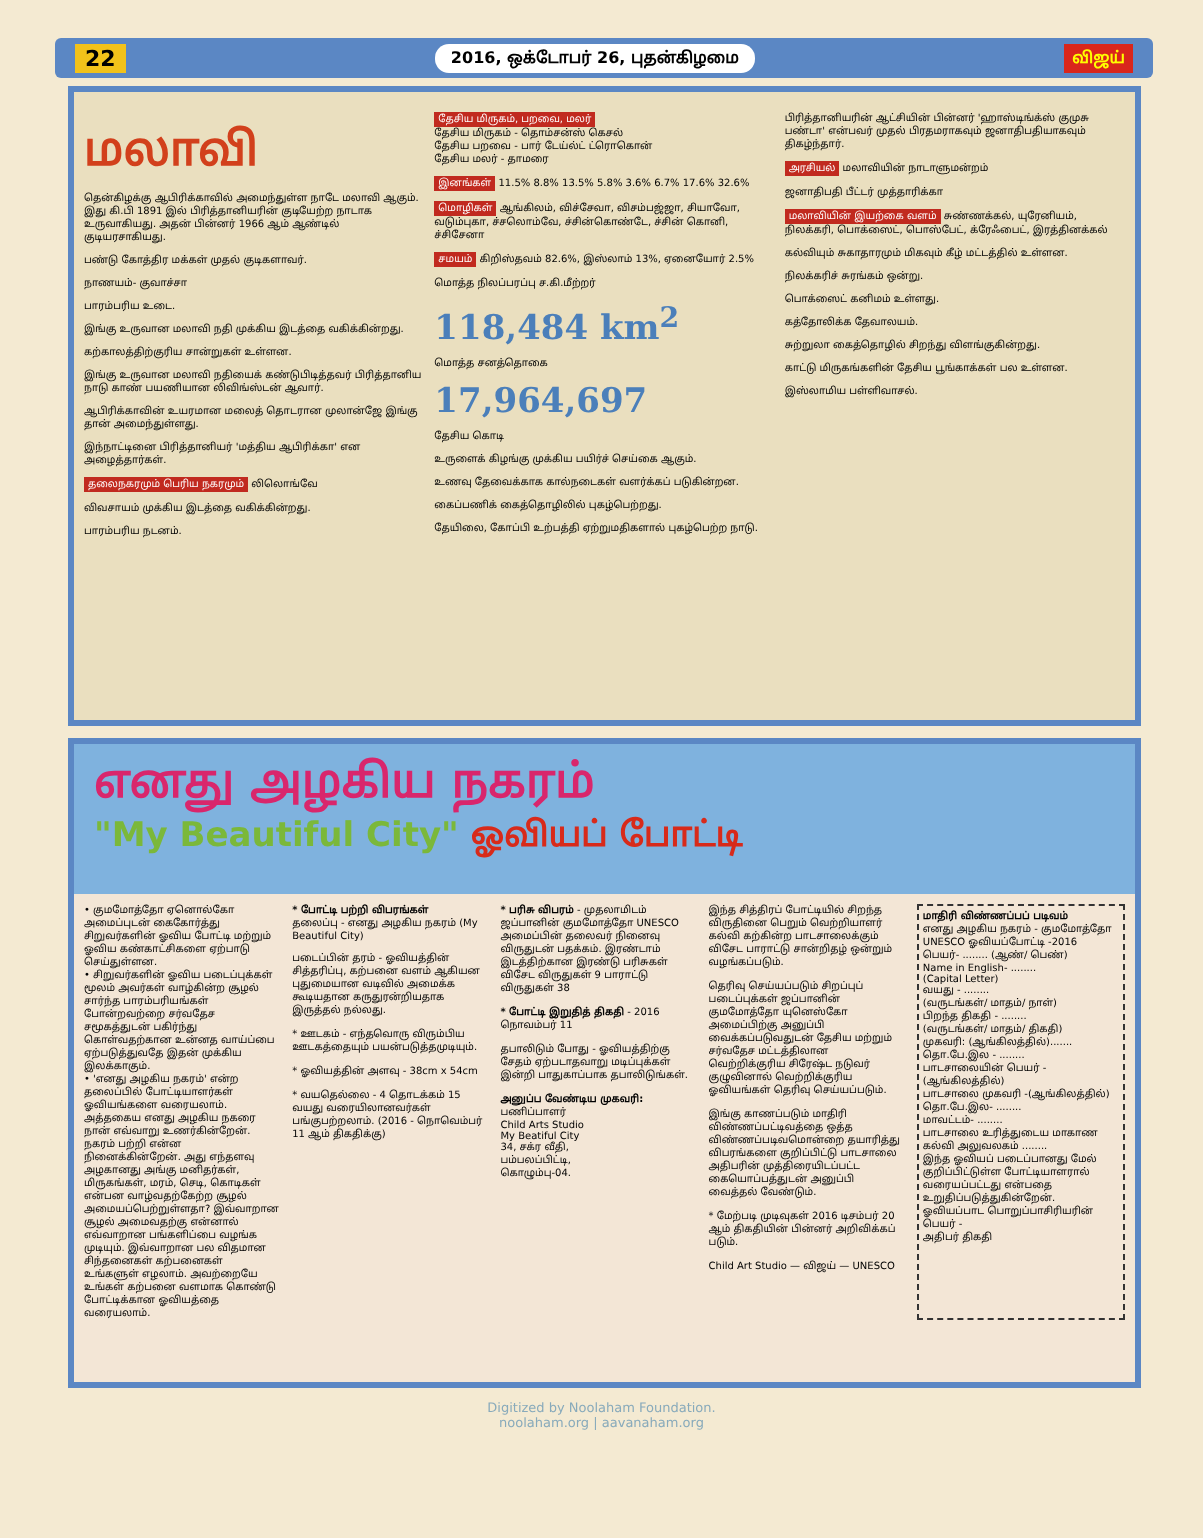22 2016, ஒக்டோபர் 26, புதன்கிழமை விஜய்
மலாவி
தென்கிழக்கு ஆபிரிக்காவில் அமைந்துள்ள நாடே மலாவி ஆகும். இது கி.பி 1891 இல் பிரித்தானியரின் குடியேற்ற நாடாக உருவாகியது. அதன் பின்னர் 1966 ஆம் ஆண்டில் குடியரசாகியது.
பண்டு கோத்திர மக்கள் முதல் குடிகளாவர்.
நாணயம்- குவாச்சா
பாரம்பரிய உடை.
இங்கு உருவான மலாவி நதி முக்கிய இடத்தை வகிக்கின்றது.
கற்காலத்திற்குரிய சான்றுகள் உள்ளன.
இங்கு உருவான மலாவி நதியைக் கண்டுபிடித்தவர் பிரித்தானிய நாடு காண் பயணியான லிவிங்ஸ்டன் ஆவார்.
ஆபிரிக்காவின் உயரமான மலைத் தொடரான முலான்ஜே இங்கு தான் அமைந்துள்ளது.
இந்நாட்டினை பிரித்தானியர் 'மத்திய ஆபிரிக்கா' என அழைத்தார்கள்.
தலைநகரமும் பெரிய நகரமும் லிலொங்வே
விவசாயம் முக்கிய இடத்தை வகிக்கின்றது.
பாரம்பரிய நடனம்.
தேசிய மிருகம், பறவை, மலர்
தேசிய மிருகம் - தொம்சன்ஸ் கெசல்
தேசிய பறவை - பார் டேய்ல்ட் ட்ரொகொன்
தேசிய மலர் - தாமரை
இனங்கள் 11.5% 8.8% 13.5% 5.8% 3.6% 6.7% 17.6% 32.6%
மொழிகள் ஆங்கிலம், விச்சேவா, விசம்பஜ்ஜா, சியாவோ, வடும்புகா, ச்சலொம்வே, ச்சின்கொண்டே, ச்சின் கொனி, ச்சிசேனா
சமயம் கிறிஸ்தவம் 82.6%, இஸ்லாம் 13%, ஏனையோர் 2.5%
மொத்த நிலப்பரப்பு ச.கி.மீற்றர்
118,484 km<sup>2</sup>
மொத்த சனத்தொகை
17,964,697
தேசிய கொடி
உருளைக் கிழங்கு முக்கிய பயிர்ச் செய்கை ஆகும்.
உணவு தேவைக்காக கால்நடைகள் வளர்க்கப் படுகின்றன.
கைப்பணிக் கைத்தொழிலில் புகழ்பெற்றது.
தேயிலை, கோப்பி உற்பத்தி ஏற்றுமதிகளால் புகழ்பெற்ற நாடு.
பிரித்தானியரின் ஆட்சியின் பின்னர் 'ஹாஸ்டிங்க்ஸ் குமுசு பண்டா' என்பவர் முதல் பிரதமராகவும் ஜனாதிபதியாகவும் திகழ்ந்தார்.
அரசியல் மலாவியின் நாடாளுமன்றம்
ஜனாதிபதி பீட்டர் முத்தாரிக்கா
மலாவியின் இயற்கை வளம் சுண்ணக்கல், யுரேனியம், நிலக்கரி, பொக்ஸைட், பொஸ்பேட், க்ரேஃபைட், இரத்தினக்கல்
கல்வியும் சுகாதாரமும் மிகவும் கீழ் மட்டத்தில் உள்ளன.
நிலக்கரிச் சுரங்கம் ஒன்று.
பொக்ஸைட் கனிமம் உள்ளது.
கத்தோலிக்க தேவாலயம்.
சுற்றுலா கைத்தொழில் சிறந்து விளங்குகின்றது.
காட்டு மிருகங்களின் தேசிய பூங்காக்கள் பல உள்ளன.
இஸ்லாமிய பள்ளிவாசல்.
எனது அழகிய நகரம்
"My Beautiful City" ஓவியப் போட்டி
• குமமோத்தோ ஏனொல்கோ அமைப்புடன் கைகோர்த்து சிறுவர்களின் ஓவிய போட்டி மற்றும் ஓவிய கண்காட்சிகளை ஏற்பாடு செய்துள்ளன.
• சிறுவர்களின் ஓவிய படைப்புக்கள் மூலம் அவர்கள் வாழ்கின்ற சூழல் சார்ந்த பாரம்பரியங்கள் போன்றவற்றை சர்வதேச சமூகத்துடன் பகிர்ந்து கொள்வதற்கான உன்னத வாய்ப்பை ஏற்படுத்துவதே இதன் முக்கிய இலக்காகும்.
• 'எனது அழகிய நகரம்' என்ற தலைப்பில் போட்டியாளர்கள் ஓவியங்களை வரையலாம். அத்தகைய எனது அழகிய நகரை நான் எவ்வாறு உணர்கின்றேன். நகரம் பற்றி என்ன நினைக்கின்றேன். அது எந்தளவு அழகானது அங்கு மனிதர்கள், மிருகங்கள், மரம், செடி, கொடிகள் என்பன வாழ்வதற்கேற்ற சூழல் அமையப்பெற்றுள்ளதா? இவ்வாறான சூழல் அமைவதற்கு என்னால் எவ்வாறான பங்களிப்பை வழங்க முடியும். இவ்வாறான பல விதமான சிந்தனைகள் கற்பனைகள் உங்களுள் எழலாம். அவற்றையே உங்கள் கற்பனை வளமாக கொண்டு போட்டிக்கான ஓவியத்தை வரையலாம்.
* போட்டி பற்றி விபரங்கள்
தலைப்பு - எனது அழகிய நகரம் (My Beautiful City)
படைப்பின் தரம் - ஓவியத்தின் சித்தரிப்பு, கற்பனை வளம் ஆகியன புதுமையான வடிவில் அமைக்க கூடியதான கருதுரன்றியதாக இருத்தல் நல்லது.
* ஊடகம் - எந்தவொரு விரும்பிய ஊடகத்தையும் பயன்படுத்தமுடியும்.
* ஓவியத்தின் அளவு - 38cm x 54cm
* வயதெல்லை - 4 தொடக்கம் 15 வயது வரையிலானவர்கள் பங்குபற்றலாம். (2016 - நொவெம்பர் 11 ஆம் திகதிக்கு)
* பரிசு விபரம் - முதலாமிடம் ஜப்பானின் குமமோத்தோ UNESCO அமைப்பின் தலைவர் நினைவு விருதுடன் பதக்கம். இரண்டாம் இடத்திற்கான இரண்டு பரிசுகள் விசேட விருதுகள் 9 பாராட்டு விருதுகள் 38
* போட்டி இறுதித் திகதி - 2016 நொவம்பர் 11
தபாலிடும் போது - ஓவியத்திற்கு சேதம் ஏற்படாதவாறு மடிப்புக்கள் இன்றி பாதுகாப்பாக தபாலிடுங்கள்.
அனுப்ப வேண்டிய முகவரி:
பணிப்பாளர்
Child Arts Studio
My Beatiful City
34, சக்ர வீதி,
பம்பலப்பிட்டி,
கொழும்பு-04.
இந்த சித்திரப் போட்டியில் சிறந்த விருதினை பெறும் வெற்றியாளர் கல்வி கற்கின்ற பாடசாலைக்கும் விசேட பாராட்டு சான்றிதழ் ஒன்றும் வழங்கப்படும்.
தெரிவு செய்யப்படும் சிறப்புப் படைப்புக்கள் ஜப்பானின் குமமோத்தோ யுனெஸ்கோ அமைப்பிற்கு அனுப்பி வைக்கப்படுவதுடன் தேசிய மற்றும் சர்வதேச மட்டத்திலான வெற்றிக்குரிய சிரேஷ்ட நடுவர் குழுவினால் வெற்றிக்குரிய ஓவியங்கள் தெரிவு செய்யப்படும்.
இங்கு காணப்படும் மாதிரி விண்ணப்பட்டிவத்தை ஒத்த விண்ணப்படிவமொன்றை தயாரித்து விபரங்களை குறிப்பிட்டு பாடசாலை அதிபரின் முத்திரையிடப்பட்ட கையொப்பத்துடன் அனுப்பி வைத்தல் வேண்டும்.
* மேற்படி முடிவுகள் 2016 டிசம்பர் 20 ஆம் திகதியின் பின்னர் அறிவிக்கப் படும்.
Child Art Studio — விஜய் — UNESCO
மாதிரி விண்ணப்பப் படிவம்
எனது அழகிய நகரம் - குமமோத்தோ UNESCO ஓவியப்போட்டி -2016
பெயர்- ........ (ஆண்/ பெண்)
Name in English- ........
(Capital Letter)
வயது - ........
(வருடங்கள்/ மாதம்/ நாள்)
பிறந்த திகதி - ........
(வருடங்கள்/ மாதம்/ திகதி)
முகவரி: (ஆங்கிலத்தில்).......
தொ.பே.இல - ........
பாடசாலையின் பெயர் - (ஆங்கிலத்தில்)
பாடசாலை முகவரி -(ஆங்கிலத்தில்)
தொ.பே.இல- ........
மாவட்டம்- ........
பாடசாலை உரித்துடைய மாகாண கல்வி அலுவலகம் ........
இந்த ஓவியப் படைப்பானது மேல் குறிப்பிட்டுள்ள போட்டியாளரால் வரையப்பட்டது என்பதை உறுதிப்படுத்துகின்றேன்.
ஓவியப்பாட பொறுப்பாசிரியரின் பெயர் -
அதிபர் திகதி
Digitized by Noolaham Foundation.
noolaham.org | aavanaham.org